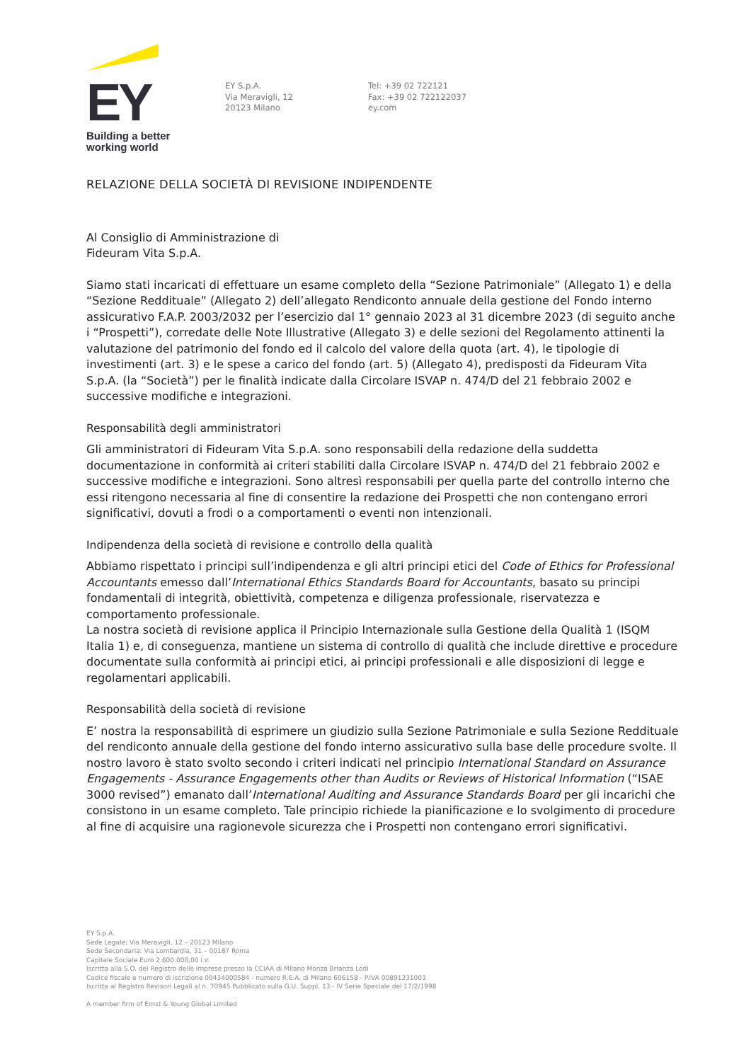EY
Building a better
working world
EY S.p.A.
Via Meravigli, 12
20123 Milano
Tel: +39 02 722121
Fax: +39 02 722122037
ey.com
RELAZIONE DELLA SOCIETÀ DI REVISIONE INDIPENDENTE
Al Consiglio di Amministrazione di
Fideuram Vita S.p.A.
Siamo stati incaricati di effettuare un esame completo della “Sezione Patrimoniale” (Allegato 1) e della “Sezione Reddituale” (Allegato 2) dell’allegato Rendiconto annuale della gestione del Fondo interno assicurativo F.A.P. 2003/2032 per l’esercizio dal 1° gennaio 2023 al 31 dicembre 2023 (di seguito anche i “Prospetti”), corredate delle Note Illustrative (Allegato 3) e delle sezioni del Regolamento attinenti la valutazione del patrimonio del fondo ed il calcolo del valore della quota (art. 4), le tipologie di investimenti (art. 3) e le spese a carico del fondo (art. 5) (Allegato 4), predisposti da Fideuram Vita S.p.A. (la “Società”) per le finalità indicate dalla Circolare ISVAP n. 474/D del 21 febbraio 2002 e successive modifiche e integrazioni.
Responsabilità degli amministratori
Gli amministratori di Fideuram Vita S.p.A. sono responsabili della redazione della suddetta documentazione in conformità ai criteri stabiliti dalla Circolare ISVAP n. 474/D del 21 febbraio 2002 e successive modifiche e integrazioni. Sono altresì responsabili per quella parte del controllo interno che essi ritengono necessaria al fine di consentire la redazione dei Prospetti che non contengano errori significativi, dovuti a frodi o a comportamenti o eventi non intenzionali.
Indipendenza della società di revisione e controllo della qualità
Abbiamo rispettato i principi sull’indipendenza e gli altri principi etici del Code of Ethics for Professional Accountants emesso dall’International Ethics Standards Board for Accountants, basato su principi fondamentali di integrità, obiettività, competenza e diligenza professionale, riservatezza e comportamento professionale.
La nostra società di revisione applica il Principio Internazionale sulla Gestione della Qualità 1 (ISQM Italia 1) e, di conseguenza, mantiene un sistema di controllo di qualità che include direttive e procedure documentate sulla conformità ai principi etici, ai principi professionali e alle disposizioni di legge e regolamentari applicabili.
Responsabilità della società di revisione
E’ nostra la responsabilità di esprimere un giudizio sulla Sezione Patrimoniale e sulla Sezione Reddituale del rendiconto annuale della gestione del fondo interno assicurativo sulla base delle procedure svolte. Il nostro lavoro è stato svolto secondo i criteri indicati nel principio International Standard on Assurance Engagements - Assurance Engagements other than Audits or Reviews of Historical Information (“ISAE 3000 revised”) emanato dall’International Auditing and Assurance Standards Board per gli incarichi che consistono in un esame completo. Tale principio richiede la pianificazione e lo svolgimento di procedure al fine di acquisire una ragionevole sicurezza che i Prospetti non contengano errori significativi.
EY S.p.A.
Sede Legale: Via Meravigli, 12 – 20123 Milano
Sede Secondaria: Via Lombardia, 31 – 00187 Roma
Capitale Sociale Euro 2.600.000,00 i.v.
Iscritta alla S.O. del Registro delle Imprese presso la CCIAA di Milano Monza Brianza Lodi
Codice fiscale e numero di iscrizione 00434000584 - numero R.E.A. di Milano 606158 - P.IVA 00891231003
Iscritta al Registro Revisori Legali al n. 70945 Pubblicato sulla G.U. Suppl. 13 - IV Serie Speciale del 17/2/1998
A member firm of Ernst & Young Global Limited